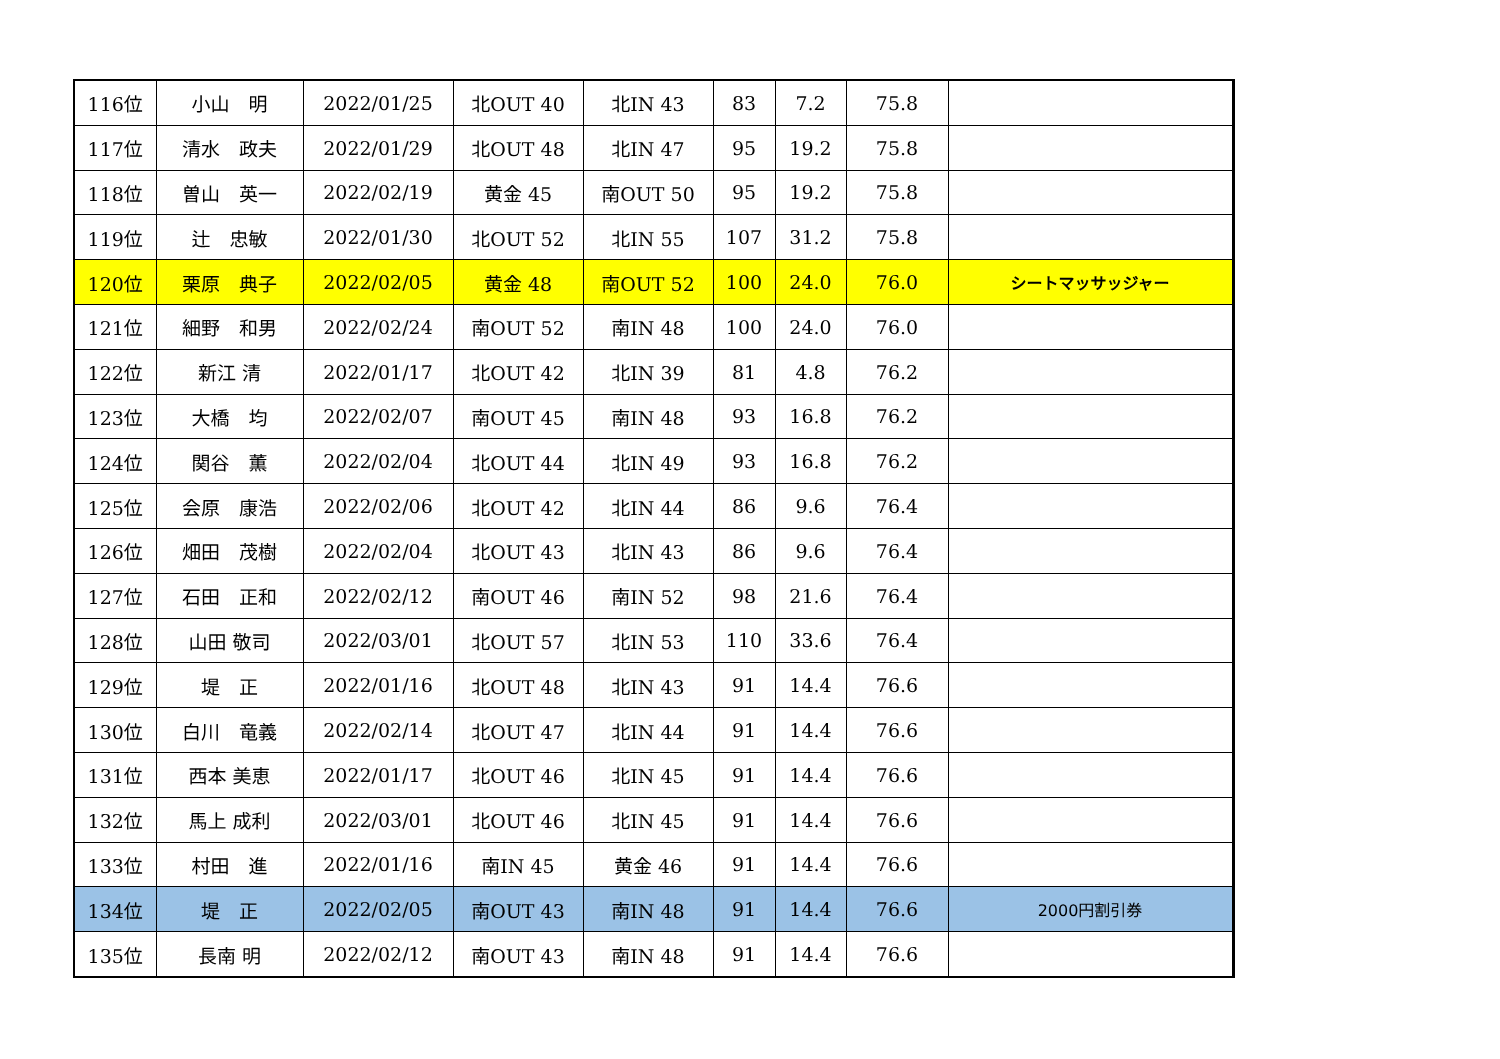| 116位 | 小山 明 | 2022/01/25 | 北OUT 40 | 北IN 43 | 83 | 7.2 | 75.8 | |
| 117位 | 清水 政夫 | 2022/01/29 | 北OUT 48 | 北IN 47 | 95 | 19.2 | 75.8 | |
| 118位 | 曽山 英一 | 2022/02/19 | 黄金 45 | 南OUT 50 | 95 | 19.2 | 75.8 | |
| 119位 | 辻 忠敏 | 2022/01/30 | 北OUT 52 | 北IN 55 | 107 | 31.2 | 75.8 | |
| 120位 | 栗原 典子 | 2022/02/05 | 黄金 48 | 南OUT 52 | 100 | 24.0 | 76.0 | シートマッサッジャー |
| 121位 | 細野 和男 | 2022/02/24 | 南OUT 52 | 南IN 48 | 100 | 24.0 | 76.0 | |
| 122位 | 新江 清 | 2022/01/17 | 北OUT 42 | 北IN 39 | 81 | 4.8 | 76.2 | |
| 123位 | 大橋 均 | 2022/02/07 | 南OUT 45 | 南IN 48 | 93 | 16.8 | 76.2 | |
| 124位 | 関谷 薫 | 2022/02/04 | 北OUT 44 | 北IN 49 | 93 | 16.8 | 76.2 | |
| 125位 | 会原 康浩 | 2022/02/06 | 北OUT 42 | 北IN 44 | 86 | 9.6 | 76.4 | |
| 126位 | 畑田 茂樹 | 2022/02/04 | 北OUT 43 | 北IN 43 | 86 | 9.6 | 76.4 | |
| 127位 | 石田 正和 | 2022/02/12 | 南OUT 46 | 南IN 52 | 98 | 21.6 | 76.4 | |
| 128位 | 山田 敬司 | 2022/03/01 | 北OUT 57 | 北IN 53 | 110 | 33.6 | 76.4 | |
| 129位 | 堤 正 | 2022/01/16 | 北OUT 48 | 北IN 43 | 91 | 14.4 | 76.6 | |
| 130位 | 白川 竜義 | 2022/02/14 | 北OUT 47 | 北IN 44 | 91 | 14.4 | 76.6 | |
| 131位 | 西本 美恵 | 2022/01/17 | 北OUT 46 | 北IN 45 | 91 | 14.4 | 76.6 | |
| 132位 | 馬上 成利 | 2022/03/01 | 北OUT 46 | 北IN 45 | 91 | 14.4 | 76.6 | |
| 133位 | 村田 進 | 2022/01/16 | 南IN 45 | 黄金 46 | 91 | 14.4 | 76.6 | |
| 134位 | 堤 正 | 2022/02/05 | 南OUT 43 | 南IN 48 | 91 | 14.4 | 76.6 | 2000円割引券 |
| 135位 | 長南 明 | 2022/02/12 | 南OUT 43 | 南IN 48 | 91 | 14.4 | 76.6 | |